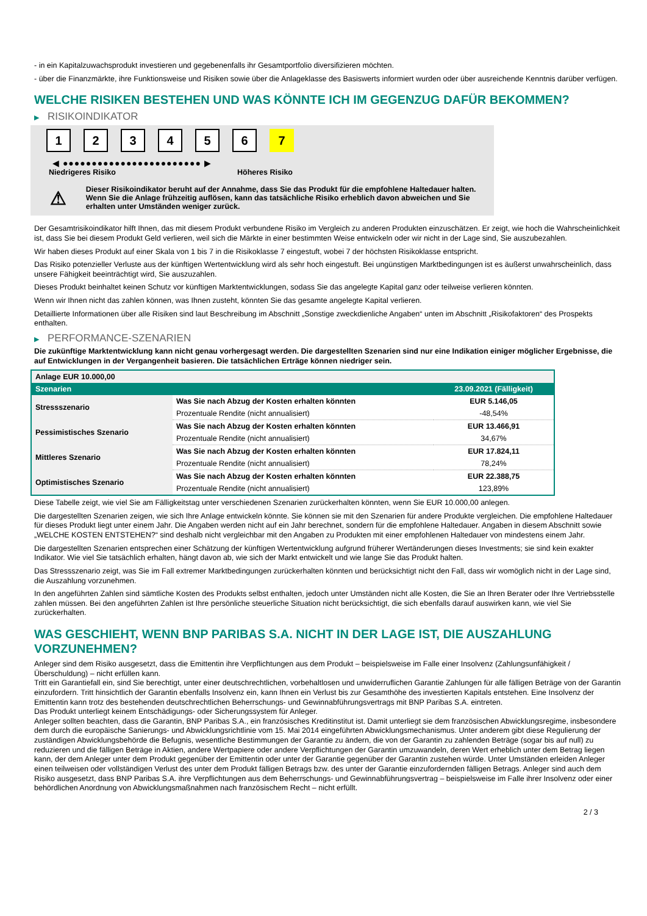- in ein Kapitalzuwachsprodukt investieren und gegebenenfalls ihr Gesamtportfolio diversifizieren möchten.
- über die Finanzmärkte, ihre Funktionsweise und Risiken sowie über die Anlageklasse des Basiswerts informiert wurden oder über ausreichende Kenntnis darüber verfügen.
WELCHE RISIKEN BESTEHEN UND WAS KÖNNTE ICH IM GEGENZUG DAFÜR BEKOMMEN?
▶ RISIKOINDIKATOR
1 2 3 4 5 6 7
◀ ●●●●●●●●●●●●●●●●●●●●●●●● ▶
Niedrigeres Risiko Höheres Risiko
⚠
Dieser Risikoindikator beruht auf der Annahme, dass Sie das Produkt für die empfohlene Haltedauer halten.
Wenn Sie die Anlage frühzeitig auflösen, kann das tatsächliche Risiko erheblich davon abweichen und Sie erhalten unter Umständen weniger zurück.
Der Gesamtrisikoindikator hilft Ihnen, das mit diesem Produkt verbundene Risiko im Vergleich zu anderen Produkten einzuschätzen. Er zeigt, wie hoch die Wahrscheinlichkeit ist, dass Sie bei diesem Produkt Geld verlieren, weil sich die Märkte in einer bestimmten Weise entwickeln oder wir nicht in der Lage sind, Sie auszubezahlen.
Wir haben dieses Produkt auf einer Skala von 1 bis 7 in die Risikoklasse 7 eingestuft, wobei 7 der höchsten Risikoklasse entspricht.
Das Risiko potenzieller Verluste aus der künftigen Wertentwicklung wird als sehr hoch eingestuft. Bei ungünstigen Marktbedingungen ist es äußerst unwahrscheinlich, dass unsere Fähigkeit beeinträchtigt wird, Sie auszuzahlen.
Dieses Produkt beinhaltet keinen Schutz vor künftigen Marktentwicklungen, sodass Sie das angelegte Kapital ganz oder teilweise verlieren könnten.
Wenn wir Ihnen nicht das zahlen können, was Ihnen zusteht, könnten Sie das gesamte angelegte Kapital verlieren.
Detaillierte Informationen über alle Risiken sind laut Beschreibung im Abschnitt „Sonstige zweckdienliche Angaben“ unten im Abschnitt „Risikofaktoren“ des Prospekts enthalten.
▶ PERFORMANCE-SZENARIEN
Die zukünftige Marktentwicklung kann nicht genau vorhergesagt werden. Die dargestellten Szenarien sind nur eine Indikation einiger möglicher Ergebnisse, die auf Entwicklungen in der Vergangenheit basieren. Die tatsächlichen Erträge können niedriger sein.
| Anlage EUR 10.000,00 | | |
| Szenarien | | 23.09.2021 (Fälligkeit) |
| Stressszenario | Was Sie nach Abzug der Kosten erhalten könnten | EUR 5.146,05 |
| | Prozentuale Rendite (nicht annualisiert) | -48,54% |
| Pessimistisches Szenario | Was Sie nach Abzug der Kosten erhalten könnten | EUR 13.466,91 |
| | Prozentuale Rendite (nicht annualisiert) | 34,67% |
| Mittleres Szenario | Was Sie nach Abzug der Kosten erhalten könnten | EUR 17.824,11 |
| | Prozentuale Rendite (nicht annualisiert) | 78,24% |
| Optimistisches Szenario | Was Sie nach Abzug der Kosten erhalten könnten | EUR 22.388,75 |
| | Prozentuale Rendite (nicht annualisiert) | 123,89% |
Diese Tabelle zeigt, wie viel Sie am Fälligkeitstag unter verschiedenen Szenarien zurückerhalten könnten, wenn Sie EUR 10.000,00 anlegen.
Die dargestellten Szenarien zeigen, wie sich Ihre Anlage entwickeln könnte. Sie können sie mit den Szenarien für andere Produkte vergleichen. Die empfohlene Haltedauer für dieses Produkt liegt unter einem Jahr. Die Angaben werden nicht auf ein Jahr berechnet, sondern für die empfohlene Haltedauer. Angaben in diesem Abschnitt sowie „WELCHE KOSTEN ENTSTEHEN?“ sind deshalb nicht vergleichbar mit den Angaben zu Produkten mit einer empfohlenen Haltedauer von mindestens einem Jahr.
Die dargestellten Szenarien entsprechen einer Schätzung der künftigen Wertentwicklung aufgrund früherer Wertänderungen dieses Investments; sie sind kein exakter Indikator. Wie viel Sie tatsächlich erhalten, hängt davon ab, wie sich der Markt entwickelt und wie lange Sie das Produkt halten.
Das Stressszenario zeigt, was Sie im Fall extremer Marktbedingungen zurückerhalten könnten und berücksichtigt nicht den Fall, dass wir womöglich nicht in der Lage sind, die Auszahlung vorzunehmen.
In den angeführten Zahlen sind sämtliche Kosten des Produkts selbst enthalten, jedoch unter Umständen nicht alle Kosten, die Sie an Ihren Berater oder Ihre Vertriebsstelle zahlen müssen. Bei den angeführten Zahlen ist Ihre persönliche steuerliche Situation nicht berücksichtigt, die sich ebenfalls darauf auswirken kann, wie viel Sie zurückerhalten.
WAS GESCHIEHT, WENN BNP PARIBAS S.A. NICHT IN DER LAGE IST, DIE AUSZAHLUNG VORZUNEHMEN?
Anleger sind dem Risiko ausgesetzt, dass die Emittentin ihre Verpflichtungen aus dem Produkt – beispielsweise im Falle einer Insolvenz (Zahlungsunfähigkeit / Überschuldung) – nicht erfüllen kann.
Tritt ein Garantiefall ein, sind Sie berechtigt, unter einer deutschrechtlichen, vorbehaltlosen und unwiderruflichen Garantie Zahlungen für alle fälligen Beträge von der Garantin einzufordern. Tritt hinsichtlich der Garantin ebenfalls Insolvenz ein, kann Ihnen ein Verlust bis zur Gesamthöhe des investierten Kapitals entstehen. Eine Insolvenz der Emittentin kann trotz des bestehenden deutschrechtlichen Beherrschungs- und Gewinnabführungsvertrags mit BNP Paribas S.A. eintreten.
Das Produkt unterliegt keinem Entschädigungs- oder Sicherungssystem für Anleger.
Anleger sollten beachten, dass die Garantin, BNP Paribas S.A., ein französisches Kreditinstitut ist. Damit unterliegt sie dem französischen Abwicklungsregime, insbesondere dem durch die europäische Sanierungs- und Abwicklungsrichtlinie vom 15. Mai 2014 eingeführten Abwicklungsmechanismus. Unter anderem gibt diese Regulierung der zuständigen Abwicklungsbehörde die Befugnis, wesentliche Bestimmungen der Garantie zu ändern, die von der Garantin zu zahlenden Beträge (sogar bis auf null) zu reduzieren und die fälligen Beträge in Aktien, andere Wertpapiere oder andere Verpflichtungen der Garantin umzuwandeln, deren Wert erheblich unter dem Betrag liegen kann, der dem Anleger unter dem Produkt gegenüber der Emittentin oder unter der Garantie gegenüber der Garantin zustehen würde. Unter Umständen erleiden Anleger einen teilweisen oder vollständigen Verlust des unter dem Produkt fälligen Betrags bzw. des unter der Garantie einzufordernden fälligen Betrags. Anleger sind auch dem Risiko ausgesetzt, dass BNP Paribas S.A. ihre Verpflichtungen aus dem Beherrschungs- und Gewinnabführungsvertrag – beispielsweise im Falle ihrer Insolvenz oder einer behördlichen Anordnung von Abwicklungsmaßnahmen nach französischem Recht – nicht erfüllt.
2 / 3